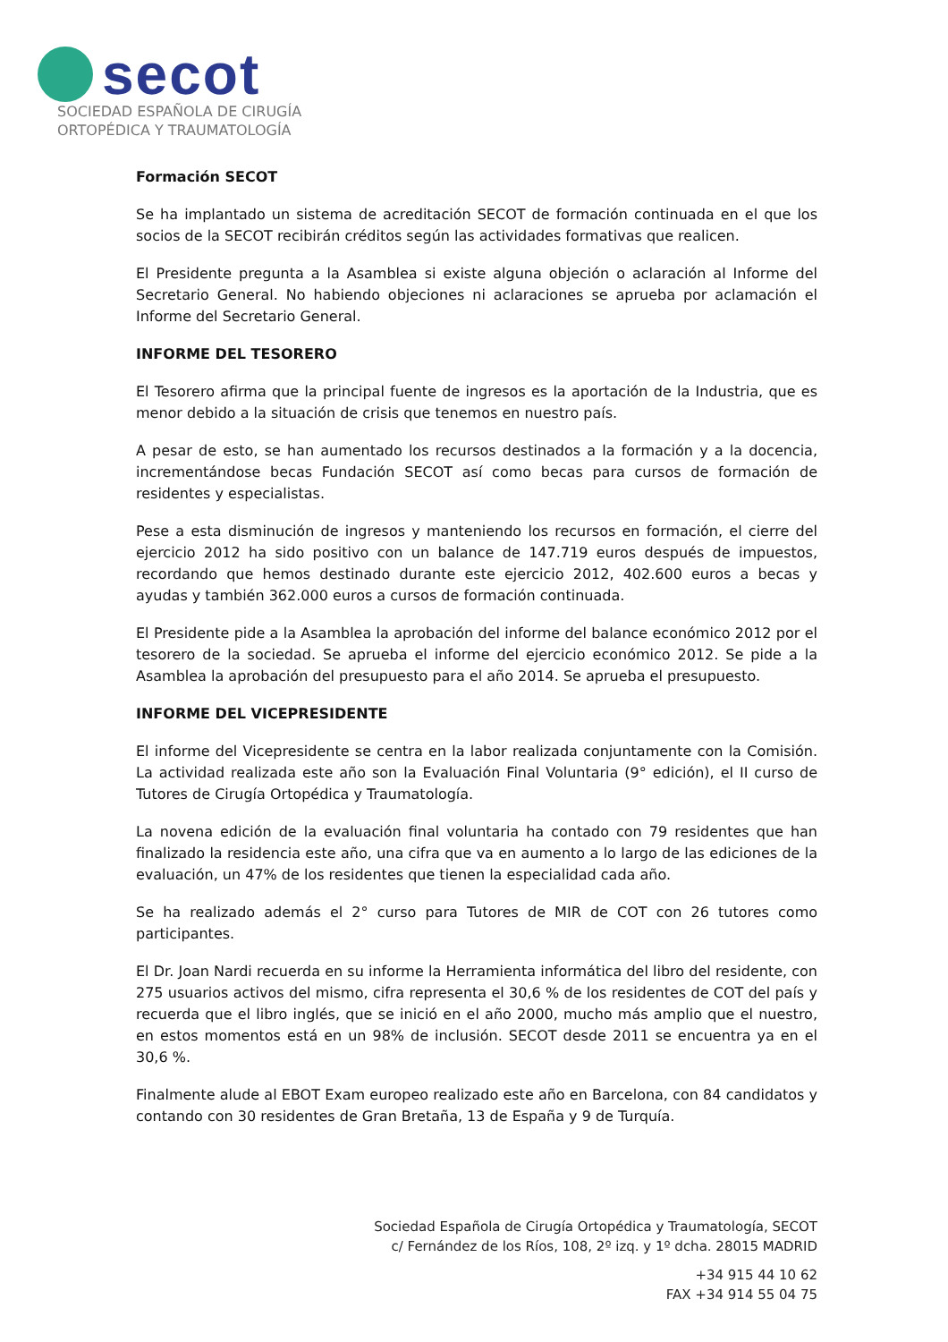secot
SOCIEDAD ESPAÑOLA DE CIRUGÍA
ORTOPÉDICA Y TRAUMATOLOGÍA
Formación SECOT
Se ha implantado un sistema de acreditación SECOT de formación continuada en el que los socios de la SECOT recibirán créditos según las actividades formativas que realicen.
El Presidente pregunta a la Asamblea si existe alguna objeción o aclaración al Informe del Secretario General. No habiendo objeciones ni aclaraciones se aprueba por aclamación el Informe del Secretario General.
INFORME DEL TESORERO
El Tesorero afirma que la principal fuente de ingresos es la aportación de la Industria, que es menor debido a la situación de crisis que tenemos en nuestro país.
A pesar de esto, se han aumentado los recursos destinados a la formación y a la docencia, incrementándose becas Fundación SECOT así como becas para cursos de formación de residentes y especialistas.
Pese a esta disminución de ingresos y manteniendo los recursos en formación, el cierre del ejercicio 2012 ha sido positivo con un balance de 147.719 euros después de impuestos, recordando que hemos destinado durante este ejercicio 2012, 402.600 euros a becas y ayudas y también 362.000 euros a cursos de formación continuada.
El Presidente pide a la Asamblea la aprobación del informe del balance económico 2012 por el tesorero de la sociedad. Se aprueba el informe del ejercicio económico 2012. Se pide a la Asamblea la aprobación del presupuesto para el año 2014. Se aprueba el presupuesto.
INFORME DEL VICEPRESIDENTE
El informe del Vicepresidente se centra en la labor realizada conjuntamente con la Comisión. La actividad realizada este año son la Evaluación Final Voluntaria (9° edición), el II curso de Tutores de Cirugía Ortopédica y Traumatología.
La novena edición de la evaluación final voluntaria ha contado con 79 residentes que han finalizado la residencia este año, una cifra que va en aumento a lo largo de las ediciones de la evaluación, un 47% de los residentes que tienen la especialidad cada año.
Se ha realizado además el 2° curso para Tutores de MIR de COT con 26 tutores como participantes.
El Dr. Joan Nardi recuerda en su informe la Herramienta informática del libro del residente, con 275 usuarios activos del mismo, cifra representa el 30,6 % de los residentes de COT del país y recuerda que el libro inglés, que se inició en el año 2000, mucho más amplio que el nuestro, en estos momentos está en un 98% de inclusión. SECOT desde 2011 se encuentra ya en el 30,6 %.
Finalmente alude al EBOT Exam europeo realizado este año en Barcelona, con 84 candidatos y contando con 30 residentes de Gran Bretaña, 13 de España y 9 de Turquía.
Sociedad Española de Cirugía Ortopédica y Traumatología, SECOT
c/ Fernández de los Ríos, 108, 2º izq. y 1º dcha. 28015 MADRID
+34 915 44 10 62
FAX +34 914 55 04 75